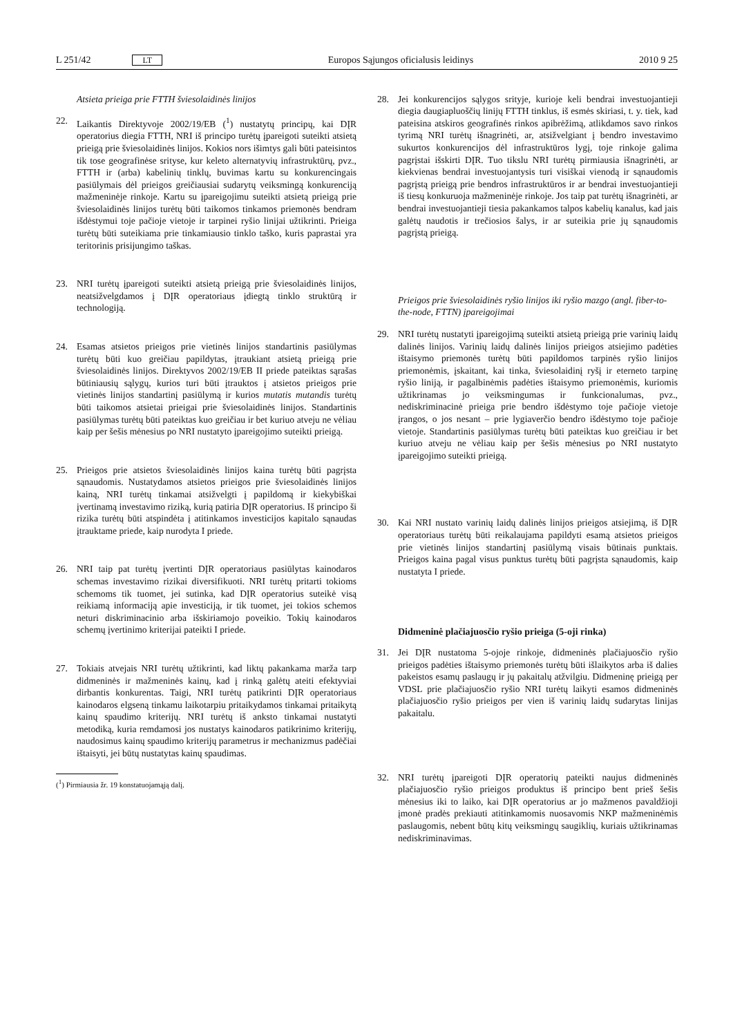L 251/42 LT
Europos Sąjungos oficialusis leidinys 2010 9 25
Atsieta prieiga prie FTTH šviesolaidinės linijos
22. Laikantis Direktyvoje 2002/19/EB (<sup>1</sup>) nustatytų principų, kai DĮR operatorius diegia FTTH, NRI iš principo turėtų įpareigoti suteikti atsietą prieigą prie šviesolaidinės linijos. Kokios nors išimtys gali būti pateisintos tik tose geografinėse srityse, kur keleto alternatyvių infrastruktūrų, pvz., FTTH ir (arba) kabelinių tinklų, buvimas kartu su konkurencingais pasiūlymais dėl prieigos greičiausiai sudarytų veiksmingą konkurenciją mažmeninėje rinkoje. Kartu su įpareigojimu suteikti atsietą prieigą prie šviesolaidinės linijos turėtų būti taikomos tinkamos priemonės bendram išdėstymui toje pačioje vietoje ir tarpinei ryšio linijai užtikrinti. Prieiga turėtų būti suteikiama prie tinkamiausio tinklo taško, kuris paprastai yra teritorinis prisijungimo taškas.
23. NRI turėtų įpareigoti suteikti atsietą prieigą prie šviesolaidinės linijos, neatsižvelgdamos į DĮR operatoriaus įdiegtą tinklo struktūrą ir technologiją.
24. Esamas atsietos prieigos prie vietinės linijos standartinis pasiūlymas turėtų būti kuo greičiau papildytas, įtraukiant atsietą prieigą prie šviesolaidinės linijos. Direktyvos 2002/19/EB II priede pateiktas sąrašas būtiniausių sąlygų, kurios turi būti įtrauktos į atsietos prieigos prie vietinės linijos standartinį pasiūlymą ir kurios mutatis mutandis turėtų būti taikomos atsietai prieigai prie šviesolaidinės linijos. Standartinis pasiūlymas turėtų būti pateiktas kuo greičiau ir bet kuriuo atveju ne vėliau kaip per šešis mėnesius po NRI nustatyto įpareigojimo suteikti prieigą.
25. Prieigos prie atsietos šviesolaidinės linijos kaina turėtų būti pagrįsta sąnaudomis. Nustatydamos atsietos prieigos prie šviesolaidinės linijos kainą, NRI turėtų tinkamai atsižvelgti į papildomą ir kiekybiškai įvertinamą investavimo riziką, kurią patiria DĮR operatorius. Iš principo ši rizika turėtų būti atspindėta į atitinkamos investicijos kapitalo sąnaudas įtrauktame priede, kaip nurodyta I priede.
26. NRI taip pat turėtų įvertinti DĮR operatoriaus pasiūlytas kainodaros schemas investavimo rizikai diversifikuoti. NRI turėtų pritarti tokioms schemoms tik tuomet, jei sutinka, kad DĮR operatorius suteikė visą reikiamą informaciją apie investiciją, ir tik tuomet, jei tokios schemos neturi diskriminacinio arba išskiriamojo poveikio. Tokių kainodaros schemų įvertinimo kriterijai pateikti I priede.
27. Tokiais atvejais NRI turėtų užtikrinti, kad liktų pakankama marža tarp didmeninės ir mažmeninės kainų, kad į rinką galėtų ateiti efektyviai dirbantis konkurentas. Taigi, NRI turėtų patikrinti DĮR operatoriaus kainodaros elgseną tinkamu laikotarpiu pritaikydamos tinkamai pritaikytą kainų spaudimo kriterijų. NRI turėtų iš anksto tinkamai nustatyti metodiką, kuria remdamosi jos nustatys kainodaros patikrinimo kriterijų, naudosimus kainų spaudimo kriterijų parametrus ir mechanizmus padėčiai ištaisyti, jei būtų nustatytas kainų spaudimas.
(<sup>1</sup>) Pirmiausia žr. 19 konstatuojamąją dalį.
28. Jei konkurencijos sąlygos srityje, kurioje keli bendrai investuojantieji diegia daugiapluoščių linijų FTTH tinklus, iš esmės skiriasi, t. y. tiek, kad pateisina atskiros geografinės rinkos apibrėžimą, atlikdamos savo rinkos tyrimą NRI turėtų išnagrinėti, ar, atsižvelgiant į bendro investavimo sukurtos konkurencijos dėl infrastruktūros lygį, toje rinkoje galima pagrįstai išskirti DĮR. Tuo tikslu NRI turėtų pirmiausia išnagrinėti, ar kiekvienas bendrai investuojantysis turi visiškai vienodą ir sąnaudomis pagrįstą prieigą prie bendros infrastruktūros ir ar bendrai investuojantieji iš tiesų konkuruoja mažmeninėje rinkoje. Jos taip pat turėtų išnagrinėti, ar bendrai investuojantieji tiesia pakankamos talpos kabelių kanalus, kad jais galėtų naudotis ir trečiosios šalys, ir ar suteikia prie jų sąnaudomis pagrįstą prieigą.
Prieigos prie šviesolaidinės ryšio linijos iki ryšio mazgo (angl. fiber-to-the-node, FTTN) įpareigojimai
29. NRI turėtų nustatyti įpareigojimą suteikti atsietą prieigą prie varinių laidų dalinės linijos. Varinių laidų dalinės linijos prieigos atsiejimo padėties ištaisymo priemonės turėtų būti papildomos tarpinės ryšio linijos priemonėmis, įskaitant, kai tinka, šviesolaidinį ryšį ir eterneto tarpinę ryšio liniją, ir pagalbinėmis padėties ištaisymo priemonėmis, kuriomis užtikrinamas jo veiksmingumas ir funkcionalumas, pvz., nediskriminacinė prieiga prie bendro išdėstymo toje pačioje vietoje įrangos, o jos nesant – prie lygiaverčio bendro išdėstymo toje pačioje vietoje. Standartinis pasiūlymas turėtų būti pateiktas kuo greičiau ir bet kuriuo atveju ne vėliau kaip per šešis mėnesius po NRI nustatyto įpareigojimo suteikti prieigą.
30. Kai NRI nustato varinių laidų dalinės linijos prieigos atsiejimą, iš DĮR operatoriaus turėtų būti reikalaujama papildyti esamą atsietos prieigos prie vietinės linijos standartinį pasiūlymą visais būtinais punktais. Prieigos kaina pagal visus punktus turėtų būti pagrįsta sąnaudomis, kaip nustatyta I priede.
Didmeninė plačiajuosčio ryšio prieiga (5-oji rinka)
31. Jei DĮR nustatoma 5-ojoje rinkoje, didmeninės plačiajuosčio ryšio prieigos padėties ištaisymo priemonės turėtų būti išlaikytos arba iš dalies pakeistos esamų paslaugų ir jų pakaitalų atžvilgiu. Didmeninę prieigą per VDSL prie plačiajuosčio ryšio NRI turėtų laikyti esamos didmeninės plačiajuosčio ryšio prieigos per vien iš varinių laidų sudarytas linijas pakaitalu.
32. NRI turėtų įpareigoti DĮR operatorių pateikti naujus didmeninės plačiajuosčio ryšio prieigos produktus iš principo bent prieš šešis mėnesius iki to laiko, kai DĮR operatorius ar jo mažmenos pavaldžioji įmonė pradės prekiauti atitinkamomis nuosavomis NKP mažmeninėmis paslaugomis, nebent būtų kitų veiksmingų saugiklių, kuriais užtikrinamas nediskriminavimas.